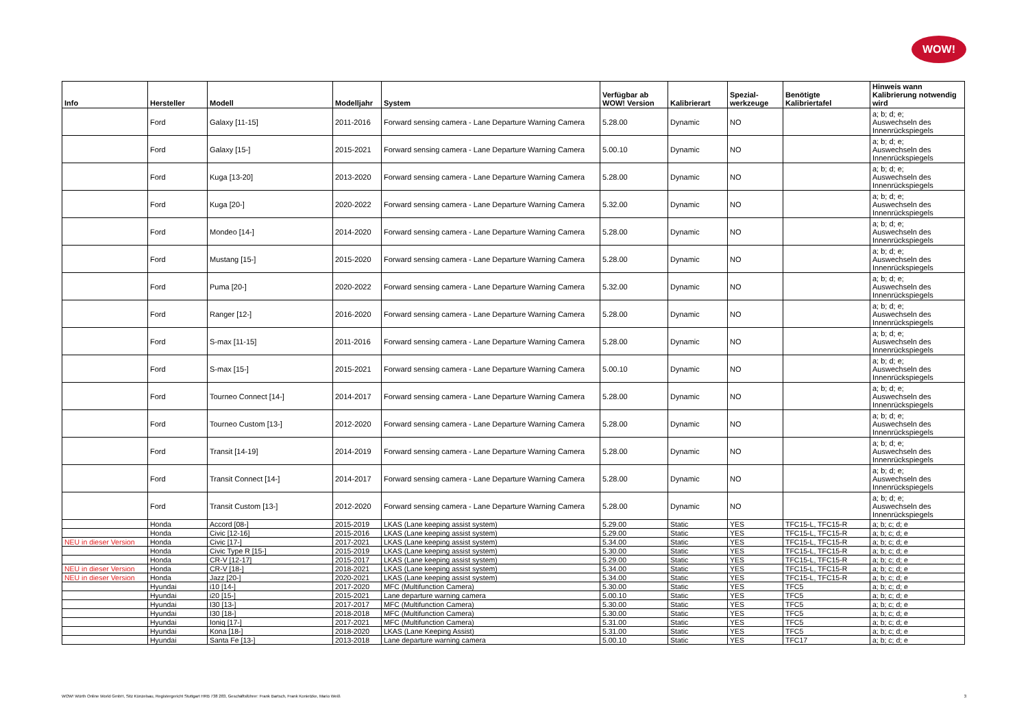WOW!
| Info | Hersteller | Modell | Modelljahr | System | Verfügbar ab WOW! Version | Kalibrierart | Spezial- werkzeuge | Benötigte Kalibriertafel | Hinweis wann Kalibrierung notwendig wird |
| --- | --- | --- | --- | --- | --- | --- | --- | --- | --- |
| | Ford | Galaxy [11-15] | 2011-2016 | Forward sensing camera - Lane Departure Warning Camera | 5.28.00 | Dynamic | NO | | a; b; d; e; Auswechseln des Innenrückspiegels |
| | Ford | Galaxy [15-] | 2015-2021 | Forward sensing camera - Lane Departure Warning Camera | 5.00.10 | Dynamic | NO | | a; b; d; e; Auswechseln des Innenrückspiegels |
| | Ford | Kuga [13-20] | 2013-2020 | Forward sensing camera - Lane Departure Warning Camera | 5.28.00 | Dynamic | NO | | a; b; d; e; Auswechseln des Innenrückspiegels |
| | Ford | Kuga [20-] | 2020-2022 | Forward sensing camera - Lane Departure Warning Camera | 5.32.00 | Dynamic | NO | | a; b; d; e; Auswechseln des Innenrückspiegels |
| | Ford | Mondeo [14-] | 2014-2020 | Forward sensing camera - Lane Departure Warning Camera | 5.28.00 | Dynamic | NO | | a; b; d; e; Auswechseln des Innenrückspiegels |
| | Ford | Mustang [15-] | 2015-2020 | Forward sensing camera - Lane Departure Warning Camera | 5.28.00 | Dynamic | NO | | a; b; d; e; Auswechseln des Innenrückspiegels |
| | Ford | Puma [20-] | 2020-2022 | Forward sensing camera - Lane Departure Warning Camera | 5.32.00 | Dynamic | NO | | a; b; d; e; Auswechseln des Innenrückspiegels |
| | Ford | Ranger [12-] | 2016-2020 | Forward sensing camera - Lane Departure Warning Camera | 5.28.00 | Dynamic | NO | | a; b; d; e; Auswechseln des Innenrückspiegels |
| | Ford | S-max [11-15] | 2011-2016 | Forward sensing camera - Lane Departure Warning Camera | 5.28.00 | Dynamic | NO | | a; b; d; e; Auswechseln des Innenrückspiegels |
| | Ford | S-max [15-] | 2015-2021 | Forward sensing camera - Lane Departure Warning Camera | 5.00.10 | Dynamic | NO | | a; b; d; e; Auswechseln des Innenrückspiegels |
| | Ford | Tourneo Connect [14-] | 2014-2017 | Forward sensing camera - Lane Departure Warning Camera | 5.28.00 | Dynamic | NO | | a; b; d; e; Auswechseln des Innenrückspiegels |
| | Ford | Tourneo Custom [13-] | 2012-2020 | Forward sensing camera - Lane Departure Warning Camera | 5.28.00 | Dynamic | NO | | a; b; d; e; Auswechseln des Innenrückspiegels |
| | Ford | Transit [14-19] | 2014-2019 | Forward sensing camera - Lane Departure Warning Camera | 5.28.00 | Dynamic | NO | | a; b; d; e; Auswechseln des Innenrückspiegels |
| | Ford | Transit Connect [14-] | 2014-2017 | Forward sensing camera - Lane Departure Warning Camera | 5.28.00 | Dynamic | NO | | a; b; d; e; Auswechseln des Innenrückspiegels |
| | Ford | Transit Custom [13-] | 2012-2020 | Forward sensing camera - Lane Departure Warning Camera | 5.28.00 | Dynamic | NO | | a; b; d; e; Auswechseln des Innenrückspiegels |
| | Honda | Accord [08-] | 2015-2019 | LKAS (Lane keeping assist system) | 5.29.00 | Static | YES | TFC15-L, TFC15-R | a; b; c; d; e |
| | Honda | Civic [12-16] | 2015-2016 | LKAS (Lane keeping assist system) | 5.29.00 | Static | YES | TFC15-L, TFC15-R | a; b; c; d; e |
| NEU in dieser Version | Honda | Civic [17-] | 2017-2021 | LKAS (Lane keeping assist system) | 5.34.00 | Static | YES | TFC15-L, TFC15-R | a; b; c; d; e |
| | Honda | Civic Type R [15-] | 2015-2019 | LKAS (Lane keeping assist system) | 5.30.00 | Static | YES | TFC15-L, TFC15-R | a; b; c; d; e |
| | Honda | CR-V [12-17] | 2015-2017 | LKAS (Lane keeping assist system) | 5.29.00 | Static | YES | TFC15-L, TFC15-R | a; b; c; d; e |
| NEU in dieser Version | Honda | CR-V [18-] | 2018-2021 | LKAS (Lane keeping assist system) | 5.34.00 | Static | YES | TFC15-L, TFC15-R | a; b; c; d; e |
| NEU in dieser Version | Honda | Jazz [20-] | 2020-2021 | LKAS (Lane keeping assist system) | 5.34.00 | Static | YES | TFC15-L, TFC15-R | a; b; c; d; e |
| | Hyundai | i10 [14-] | 2017-2020 | MFC (Multifunction Camera) | 5.30.00 | Static | YES | TFC5 | a; b; c; d; e |
| | Hyundai | i20 [15-] | 2015-2021 | Lane departure warning camera | 5.00.10 | Static | YES | TFC5 | a; b; c; d; e |
| | Hyundai | I30 [13-] | 2017-2017 | MFC (Multifunction Camera) | 5.30.00 | Static | YES | TFC5 | a; b; c; d; e |
| | Hyundai | I30 [18-] | 2018-2018 | MFC (Multifunction Camera) | 5.30.00 | Static | YES | TFC5 | a; b; c; d; e |
| | Hyundai | Ioniq [17-] | 2017-2021 | MFC (Multifunction Camera) | 5.31.00 | Static | YES | TFC5 | a; b; c; d; e |
| | Hyundai | Kona [18-] | 2018-2020 | LKAS (Lane Keeping Assist) | 5.31.00 | Static | YES | TFC5 | a; b; c; d; e |
| | Hyundai | Santa Fe [13-] | 2013-2018 | Lane departure warning camera | 5.00.10 | Static | YES | TFC17 | a; b; c; d; e |
WOW! Würth Online World GmbH, Sitz Künzelsau, Registergericht Stuttgart HRB 738 283, Geschäftsführer: Frank Bartsch, Frank Konietzke, Mario Weiß 3